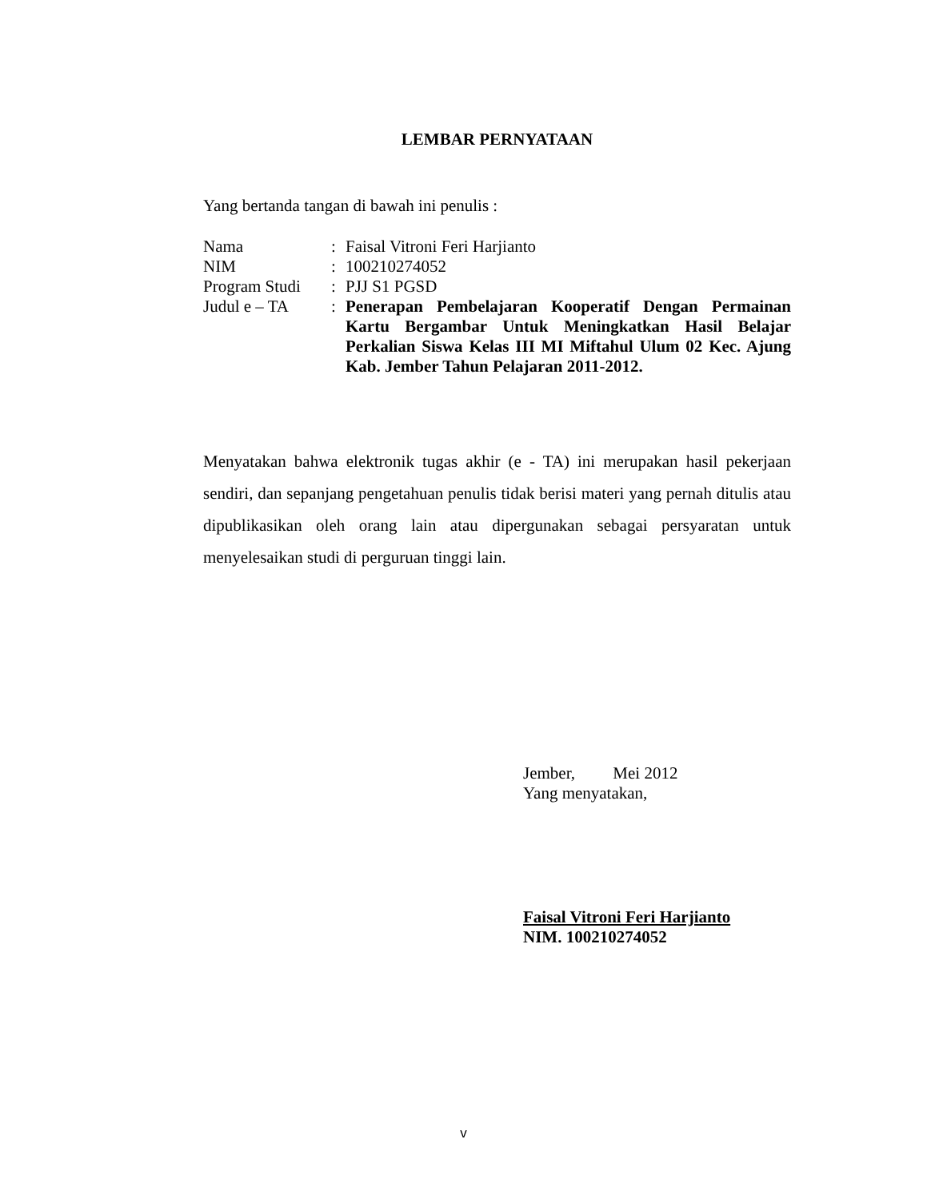LEMBAR PERNYATAAN
Yang bertanda tangan di bawah ini penulis :
| Nama | : | Faisal Vitroni Feri Harjianto |
| NIM | : | 100210274052 |
| Program Studi | : | PJJ S1 PGSD |
| Judul e – TA | : | Penerapan Pembelajaran Kooperatif Dengan Permainan Kartu Bergambar Untuk Meningkatkan Hasil Belajar Perkalian Siswa Kelas III MI Miftahul Ulum 02 Kec. Ajung Kab. Jember Tahun Pelajaran 2011-2012. |
Menyatakan bahwa elektronik tugas akhir (e - TA) ini merupakan hasil pekerjaan sendiri, dan sepanjang pengetahuan penulis tidak berisi materi yang pernah ditulis atau dipublikasikan oleh orang lain atau dipergunakan sebagai persyaratan untuk menyelesaikan studi di perguruan tinggi lain.
Jember, Mei 2012
Yang menyatakan,
Faisal Vitroni Feri Harjianto
NIM. 100210274052
v